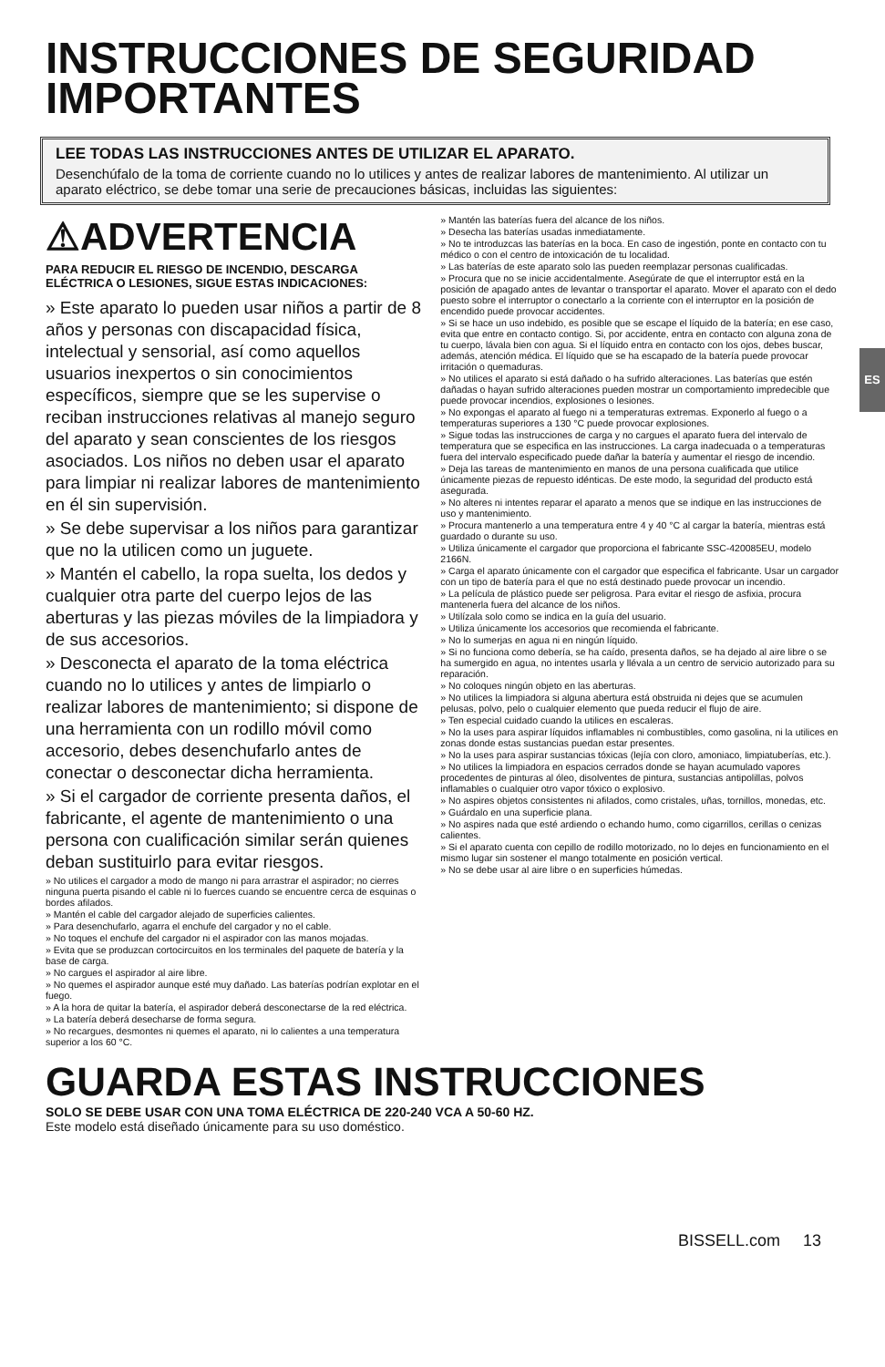INSTRUCCIONES DE SEGURIDAD IMPORTANTES
LEE TODAS LAS INSTRUCCIONES ANTES DE UTILIZAR EL APARATO.
Desenchúfalo de la toma de corriente cuando no lo utilices y antes de realizar labores de mantenimiento. Al utilizar un aparato eléctrico, se debe tomar una serie de precauciones básicas, incluidas las siguientes:
ES
⚠ADVERTENCIA
PARA REDUCIR EL RIESGO DE INCENDIO, DESCARGA ELÉCTRICA O LESIONES, SIGUE ESTAS INDICACIONES:
» Este aparato lo pueden usar niños a partir de 8 años y personas con discapacidad física, intelectual y sensorial, así como aquellos usuarios inexpertos o sin conocimientos específicos, siempre que se les supervise o reciban instrucciones relativas al manejo seguro del aparato y sean conscientes de los riesgos asociados. Los niños no deben usar el aparato para limpiar ni realizar labores de mantenimiento en él sin supervisión.
» Se debe supervisar a los niños para garantizar que no la utilicen como un juguete.
» Mantén el cabello, la ropa suelta, los dedos y cualquier otra parte del cuerpo lejos de las aberturas y las piezas móviles de la limpiadora y de sus accesorios.
» Desconecta el aparato de la toma eléctrica cuando no lo utilices y antes de limpiarlo o realizar labores de mantenimiento; si dispone de una herramienta con un rodillo móvil como accesorio, debes desenchufarlo antes de conectar o desconectar dicha herramienta.
» Si el cargador de corriente presenta daños, el fabricante, el agente de mantenimiento o una persona con cualificación similar serán quienes deban sustituirlo para evitar riesgos.
» No utilices el cargador a modo de mango ni para arrastrar el aspirador; no cierres ninguna puerta pisando el cable ni lo fuerces cuando se encuentre cerca de esquinas o bordes afilados.
» Mantén el cable del cargador alejado de superficies calientes.
» Para desenchufarlo, agarra el enchufe del cargador y no el cable.
» No toques el enchufe del cargador ni el aspirador con las manos mojadas.
» Evita que se produzcan cortocircuitos en los terminales del paquete de batería y la base de carga.
» No cargues el aspirador al aire libre.
» No quemes el aspirador aunque esté muy dañado. Las baterías podrían explotar en el fuego.
» A la hora de quitar la batería, el aspirador deberá desconectarse de la red eléctrica.
» La batería deberá desecharse de forma segura.
» No recargues, desmontes ni quemes el aparato, ni lo calientes a una temperatura superior a los 60 °C.
» Mantén las baterías fuera del alcance de los niños.
» Desecha las baterías usadas inmediatamente.
» No te introduzcas las baterías en la boca. En caso de ingestión, ponte en contacto con tu médico o con el centro de intoxicación de tu localidad.
» Las baterías de este aparato solo las pueden reemplazar personas cualificadas.
» Procura que no se inicie accidentalmente. Asegúrate de que el interruptor está en la posición de apagado antes de levantar o transportar el aparato. Mover el aparato con el dedo puesto sobre el interruptor o conectarlo a la corriente con el interruptor en la posición de encendido puede provocar accidentes.
» Si se hace un uso indebido, es posible que se escape el líquido de la batería; en ese caso, evita que entre en contacto contigo. Si, por accidente, entra en contacto con alguna zona de tu cuerpo, lávala bien con agua. Si el líquido entra en contacto con los ojos, debes buscar, además, atención médica. El líquido que se ha escapado de la batería puede provocar irritación o quemaduras.
» No utilices el aparato si está dañado o ha sufrido alteraciones. Las baterías que estén dañadas o hayan sufrido alteraciones pueden mostrar un comportamiento impredecible que puede provocar incendios, explosiones o lesiones.
» No expongas el aparato al fuego ni a temperaturas extremas. Exponerlo al fuego o a temperaturas superiores a 130 °C puede provocar explosiones.
» Sigue todas las instrucciones de carga y no cargues el aparato fuera del intervalo de temperatura que se especifica en las instrucciones. La carga inadecuada o a temperaturas fuera del intervalo especificado puede dañar la batería y aumentar el riesgo de incendio.
» Deja las tareas de mantenimiento en manos de una persona cualificada que utilice únicamente piezas de repuesto idénticas. De este modo, la seguridad del producto está asegurada.
» No alteres ni intentes reparar el aparato a menos que se indique en las instrucciones de uso y mantenimiento.
» Procura mantenerlo a una temperatura entre 4 y 40 °C al cargar la batería, mientras está guardado o durante su uso.
» Utiliza únicamente el cargador que proporciona el fabricante SSC-420085EU, modelo 2166N.
» Carga el aparato únicamente con el cargador que especifica el fabricante. Usar un cargador con un tipo de batería para el que no está destinado puede provocar un incendio.
» La película de plástico puede ser peligrosa. Para evitar el riesgo de asfixia, procura mantenerla fuera del alcance de los niños.
» Utilízala solo como se indica en la guía del usuario.
» Utiliza únicamente los accesorios que recomienda el fabricante.
» No lo sumerjas en agua ni en ningún líquido.
» Si no funciona como debería, se ha caído, presenta daños, se ha dejado al aire libre o se ha sumergido en agua, no intentes usarla y llévala a un centro de servicio autorizado para su reparación.
» No coloques ningún objeto en las aberturas.
» No utilices la limpiadora si alguna abertura está obstruida ni dejes que se acumulen pelusas, polvo, pelo o cualquier elemento que pueda reducir el flujo de aire.
» Ten especial cuidado cuando la utilices en escaleras.
» No la uses para aspirar líquidos inflamables ni combustibles, como gasolina, ni la utilices en zonas donde estas sustancias puedan estar presentes.
» No la uses para aspirar sustancias tóxicas (lejía con cloro, amoniaco, limpiatuberías, etc.).
» No utilices la limpiadora en espacios cerrados donde se hayan acumulado vapores procedentes de pinturas al óleo, disolventes de pintura, sustancias antipolillas, polvos inflamables o cualquier otro vapor tóxico o explosivo.
» No aspires objetos consistentes ni afilados, como cristales, uñas, tornillos, monedas, etc.
» Guárdalo en una superficie plana.
» No aspires nada que esté ardiendo o echando humo, como cigarrillos, cerillas o cenizas calientes.
» Si el aparato cuenta con cepillo de rodillo motorizado, no lo dejes en funcionamiento en el mismo lugar sin sostener el mango totalmente en posición vertical.
» No se debe usar al aire libre o en superficies húmedas.
GUARDA ESTAS INSTRUCCIONES
SOLO SE DEBE USAR CON UNA TOMA ELÉCTRICA DE 220-240 VCA A 50-60 HZ.
Este modelo está diseñado únicamente para su uso doméstico.
BISSELL.com 13